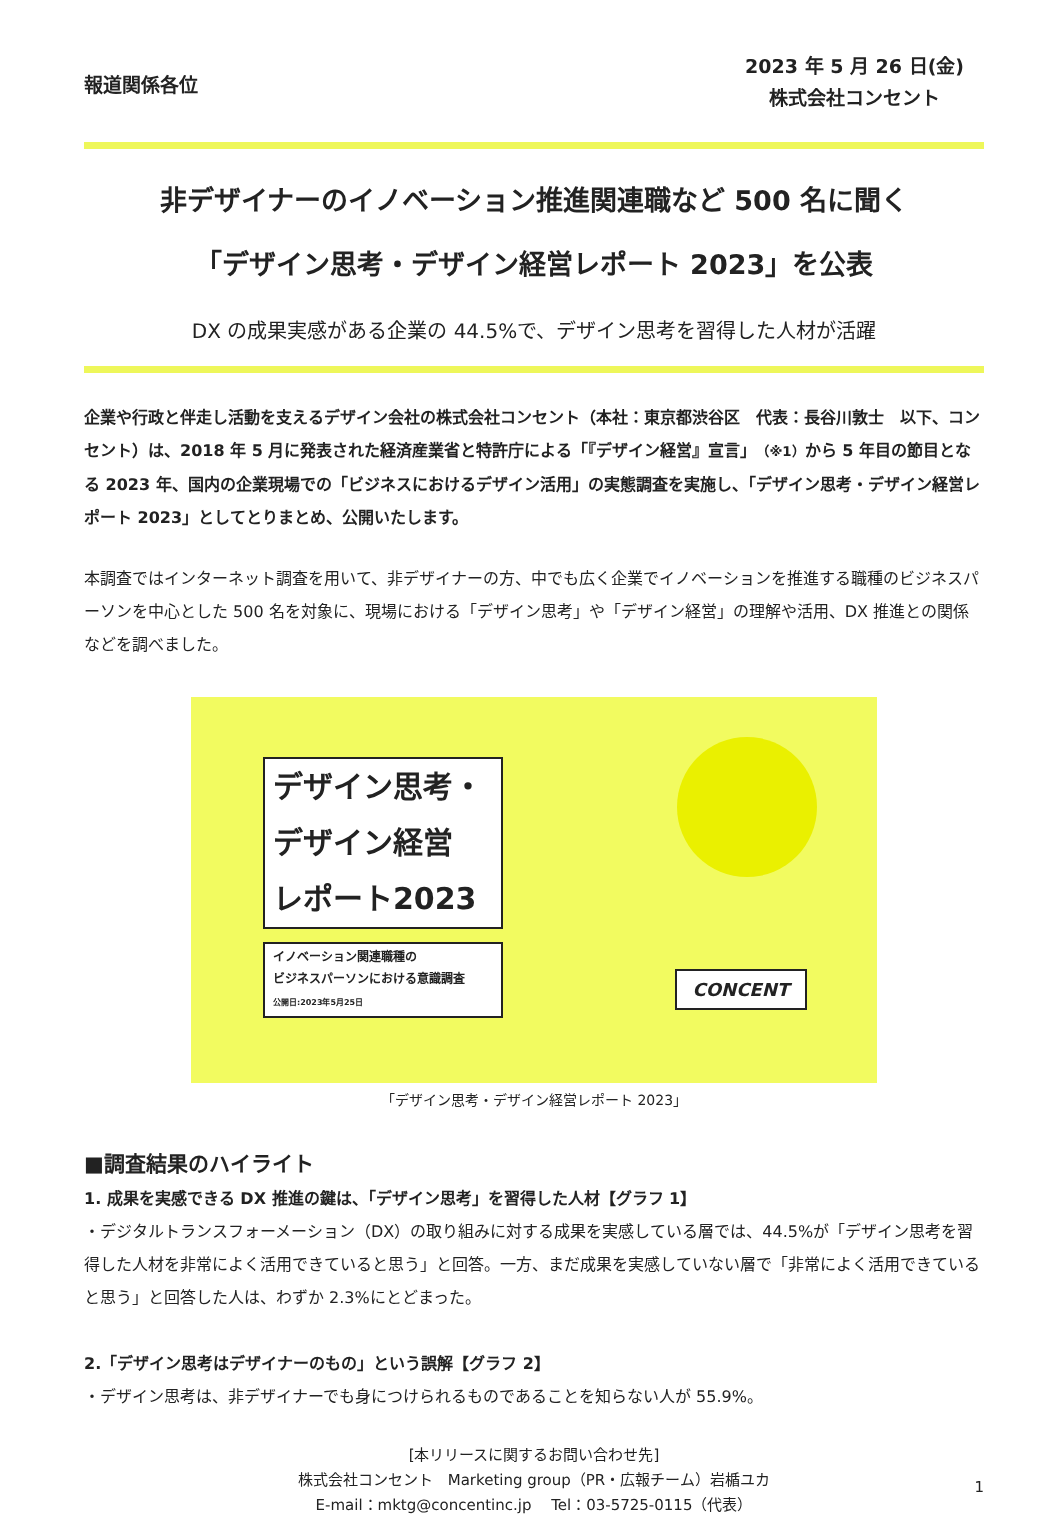報道関係各位
2023 年 5 月 26 日(金)
株式会社コンセント
非デザイナーのイノベーション推進関連職など 500 名に聞く
「デザイン思考・デザイン経営レポート 2023」を公表
DX の成果実感がある企業の 44.5%で、デザイン思考を習得した人材が活躍
企業や行政と伴走し活動を支えるデザイン会社の株式会社コンセント（本社：東京都渋谷区　代表：長谷川敦士　以下、コンセント）は、2018 年 5 月に発表された経済産業省と特許庁による「『デザイン経営』宣言」（※1）から 5 年目の節目となる 2023 年、国内の企業現場での「ビジネスにおけるデザイン活用」の実態調査を実施し、「デザイン思考・デザイン経営レポート 2023」としてとりまとめ、公開いたします。
本調査ではインターネット調査を用いて、非デザイナーの方、中でも広く企業でイノベーションを推進する職種のビジネスパーソンを中心とした 500 名を対象に、現場における「デザイン思考」や「デザイン経営」の理解や活用、DX 推進との関係などを調べました。
デザイン思考・
デザイン経営
レポート2023
イノベーション関連職種の
ビジネスパーソンにおける意識調査
公開日:2023年5月25日
CONCENT
「デザイン思考・デザイン経営レポート 2023」
■調査結果のハイライト
1. 成果を実感できる DX 推進の鍵は、「デザイン思考」を習得した人材【グラフ 1】
・デジタルトランスフォーメーション（DX）の取り組みに対する成果を実感している層では、44.5%が「デザイン思考を習得した人材を非常によく活用できていると思う」と回答。一方、まだ成果を実感していない層で「非常によく活用できていると思う」と回答した人は、わずか 2.3%にとどまった。
2.「デザイン思考はデザイナーのもの」という誤解【グラフ 2】
・デザイン思考は、非デザイナーでも身につけられるものであることを知らない人が 55.9%。
[本リリースに関するお問い合わせ先]
株式会社コンセント　Marketing group（PR・広報チーム）岩楯ユカ
E-mail：mktg@concentinc.jp　 Tel：03-5725-0115（代表）
1